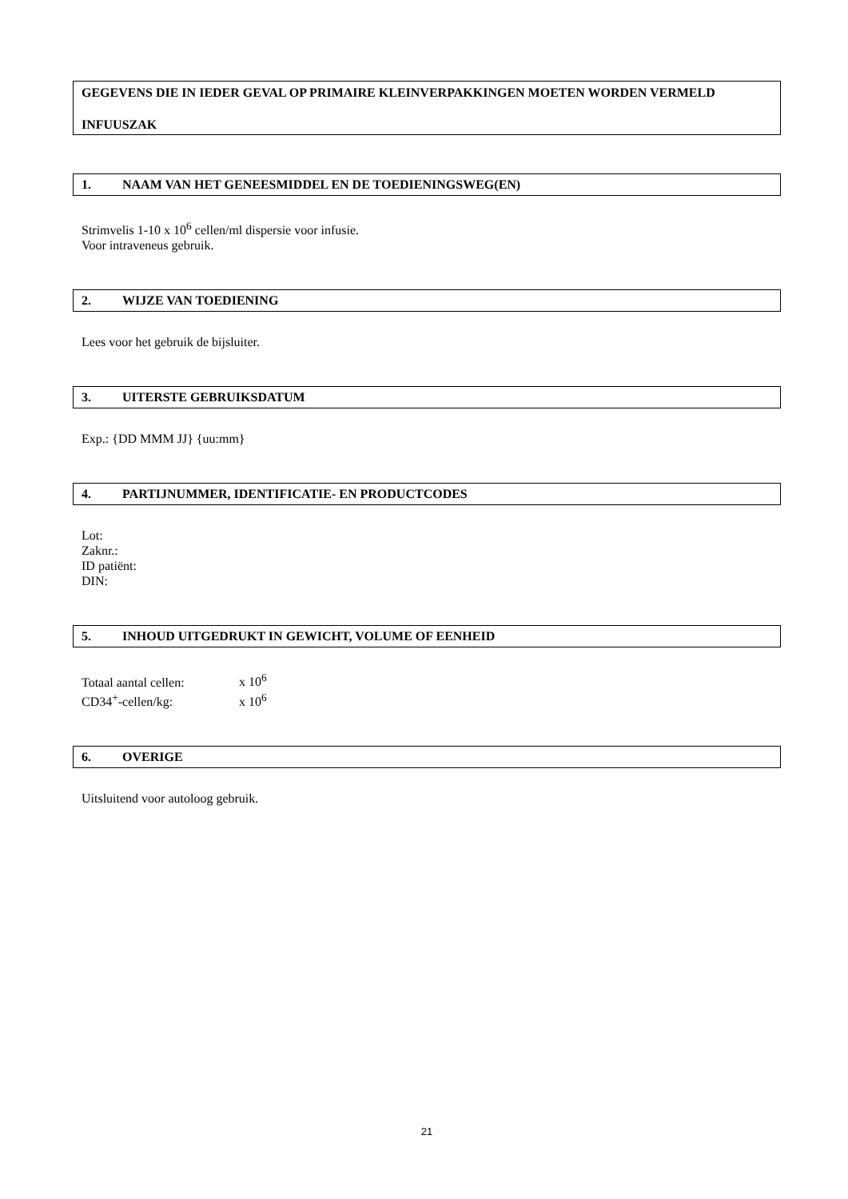GEGEVENS DIE IN IEDER GEVAL OP PRIMAIRE KLEINVERPAKKINGEN MOETEN WORDEN VERMELD
INFUUSZAK
1. NAAM VAN HET GENEESMIDDEL EN DE TOEDIENINGSWEG(EN)
Strimvelis 1-10 x 10<sup>6</sup> cellen/ml dispersie voor infusie.
Voor intraveneus gebruik.
2. WIJZE VAN TOEDIENING
Lees voor het gebruik de bijsluiter.
3. UITERSTE GEBRUIKSDATUM
Exp.: {DD MMM JJ} {uu:mm}
4. PARTIJNUMMER, IDENTIFICATIE- EN PRODUCTCODES
Lot:
Zaknr.:
ID patiënt:
DIN:
5. INHOUD UITGEDRUKT IN GEWICHT, VOLUME OF EENHEID
Totaal aantal cellen: x 10<sup>6</sup>
CD34<sup>+</sup>-cellen/kg: x 10<sup>6</sup>
6. OVERIGE
Uitsluitend voor autoloog gebruik.
21